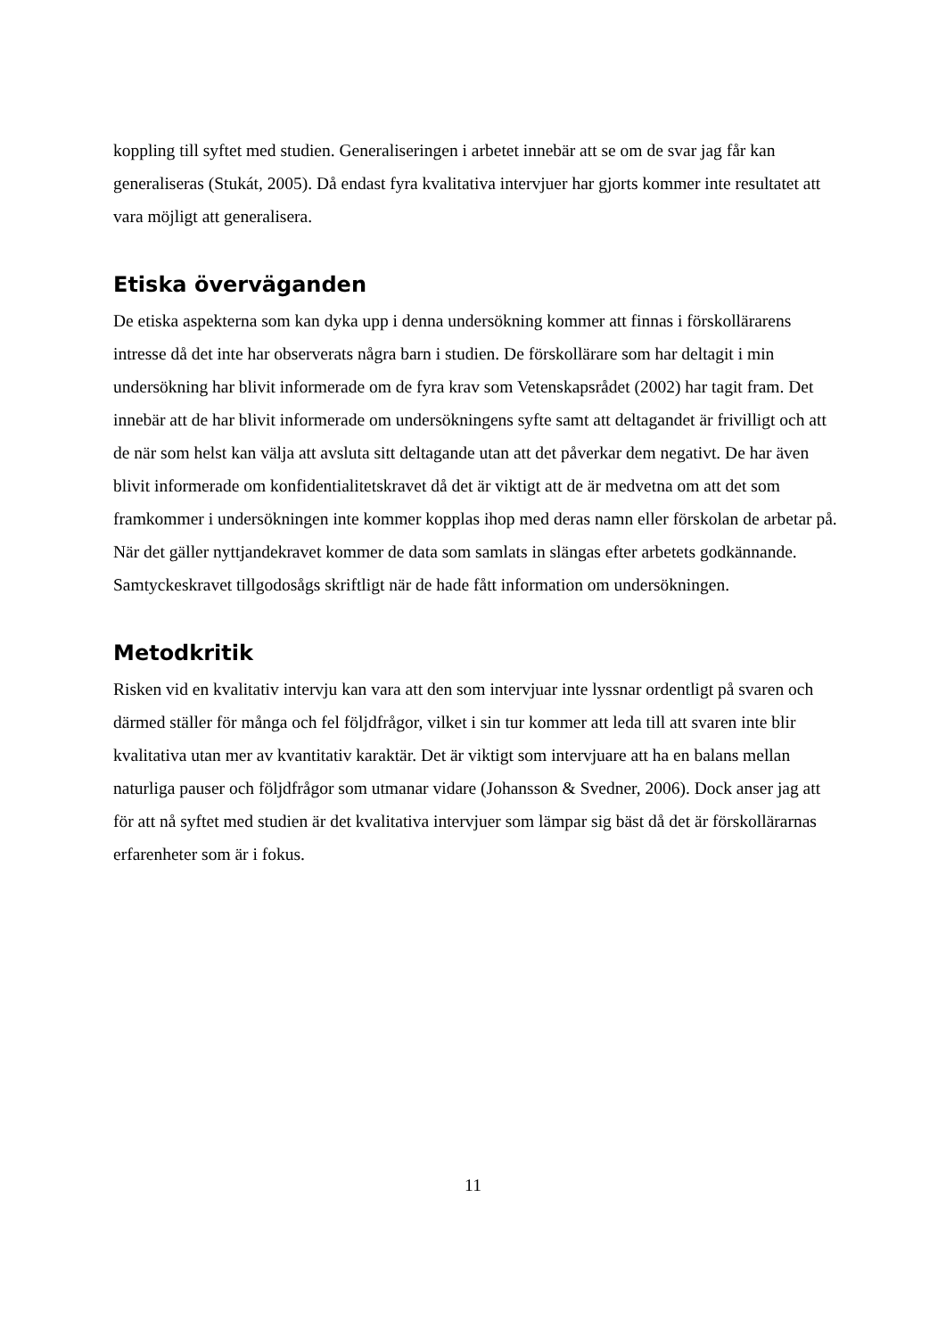koppling till syftet med studien. Generaliseringen i arbetet innebär att se om de svar jag får kan generaliseras (Stukát, 2005). Då endast fyra kvalitativa intervjuer har gjorts kommer inte resultatet att vara möjligt att generalisera.
Etiska överväganden
De etiska aspekterna som kan dyka upp i denna undersökning kommer att finnas i förskollärarens intresse då det inte har observerats några barn i studien. De förskollärare som har deltagit i min undersökning har blivit informerade om de fyra krav som Vetenskapsrådet (2002) har tagit fram. Det innebär att de har blivit informerade om undersökningens syfte samt att deltagandet är frivilligt och att de när som helst kan välja att avsluta sitt deltagande utan att det påverkar dem negativt. De har även blivit informerade om konfidentialitetskravet då det är viktigt att de är medvetna om att det som framkommer i undersökningen inte kommer kopplas ihop med deras namn eller förskolan de arbetar på. När det gäller nyttjandekravet kommer de data som samlats in slängas efter arbetets godkännande. Samtyckeskravet tillgodosågs skriftligt när de hade fått information om undersökningen.
Metodkritik
Risken vid en kvalitativ intervju kan vara att den som intervjuar inte lyssnar ordentligt på svaren och därmed ställer för många och fel följdfrågor, vilket i sin tur kommer att leda till att svaren inte blir kvalitativa utan mer av kvantitativ karaktär. Det är viktigt som intervjuare att ha en balans mellan naturliga pauser och följdfrågor som utmanar vidare (Johansson & Svedner, 2006). Dock anser jag att för att nå syftet med studien är det kvalitativa intervjuer som lämpar sig bäst då det är förskollärarnas erfarenheter som är i fokus.
11